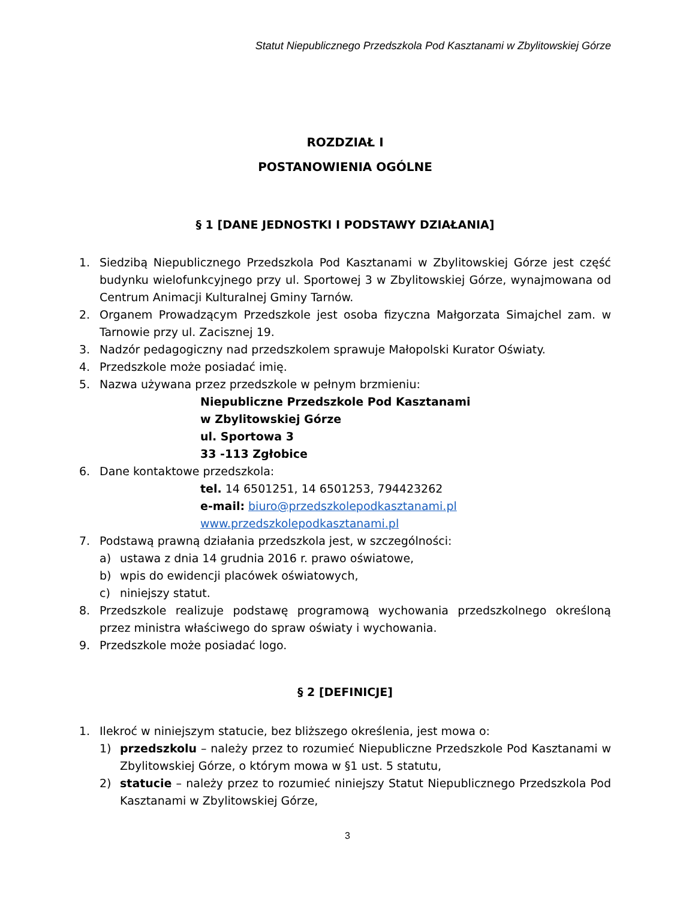Statut Niepublicznego Przedszkola Pod Kasztanami w Zbylitowskiej Górze
ROZDZIAŁ I
POSTANOWIENIA OGÓLNE
§ 1 [DANE JEDNOSTKI I PODSTAWY DZIAŁANIA]
1. Siedzibą Niepublicznego Przedszkola Pod Kasztanami w Zbylitowskiej Górze jest część budynku wielofunkcyjnego przy ul. Sportowej 3 w Zbylitowskiej Górze, wynajmowana od Centrum Animacji Kulturalnej Gminy Tarnów.
2. Organem Prowadzącym Przedszkole jest osoba fizyczna Małgorzata Simajchel zam. w Tarnowie przy ul. Zacisznej 19.
3. Nadzór pedagogiczny nad przedszkolem sprawuje Małopolski Kurator Oświaty.
4. Przedszkole może posiadać imię.
5. Nazwa używana przez przedszkole w pełnym brzmieniu:
Niepubliczne Przedszkole Pod Kasztanami
w Zbylitowskiej Górze
ul. Sportowa 3
33 -113 Zgłobice
6. Dane kontaktowe przedszkola:
tel. 14 6501251, 14 6501253, 794423262
e-mail: biuro@przedszkolepodkasztanami.pl
www.przedszkolepodkasztanami.pl
7. Podstawą prawną działania przedszkola jest, w szczególności:
a) ustawa z dnia 14 grudnia 2016 r. prawo oświatowe,
b) wpis do ewidencji placówek oświatowych,
c) niniejszy statut.
8. Przedszkole realizuje podstawę programową wychowania przedszkolnego określoną przez ministra właściwego do spraw oświaty i wychowania.
9. Przedszkole może posiadać logo.
§ 2 [DEFINICJE]
1. Ilekroć w niniejszym statucie, bez bliższego określenia, jest mowa o:
1) przedszkolu – należy przez to rozumieć Niepubliczne Przedszkole Pod Kasztanami w Zbylitowskiej Górze, o którym mowa w §1 ust. 5 statutu,
2) statucie – należy przez to rozumieć niniejszy Statut Niepublicznego Przedszkola Pod Kasztanami w Zbylitowskiej Górze,
3